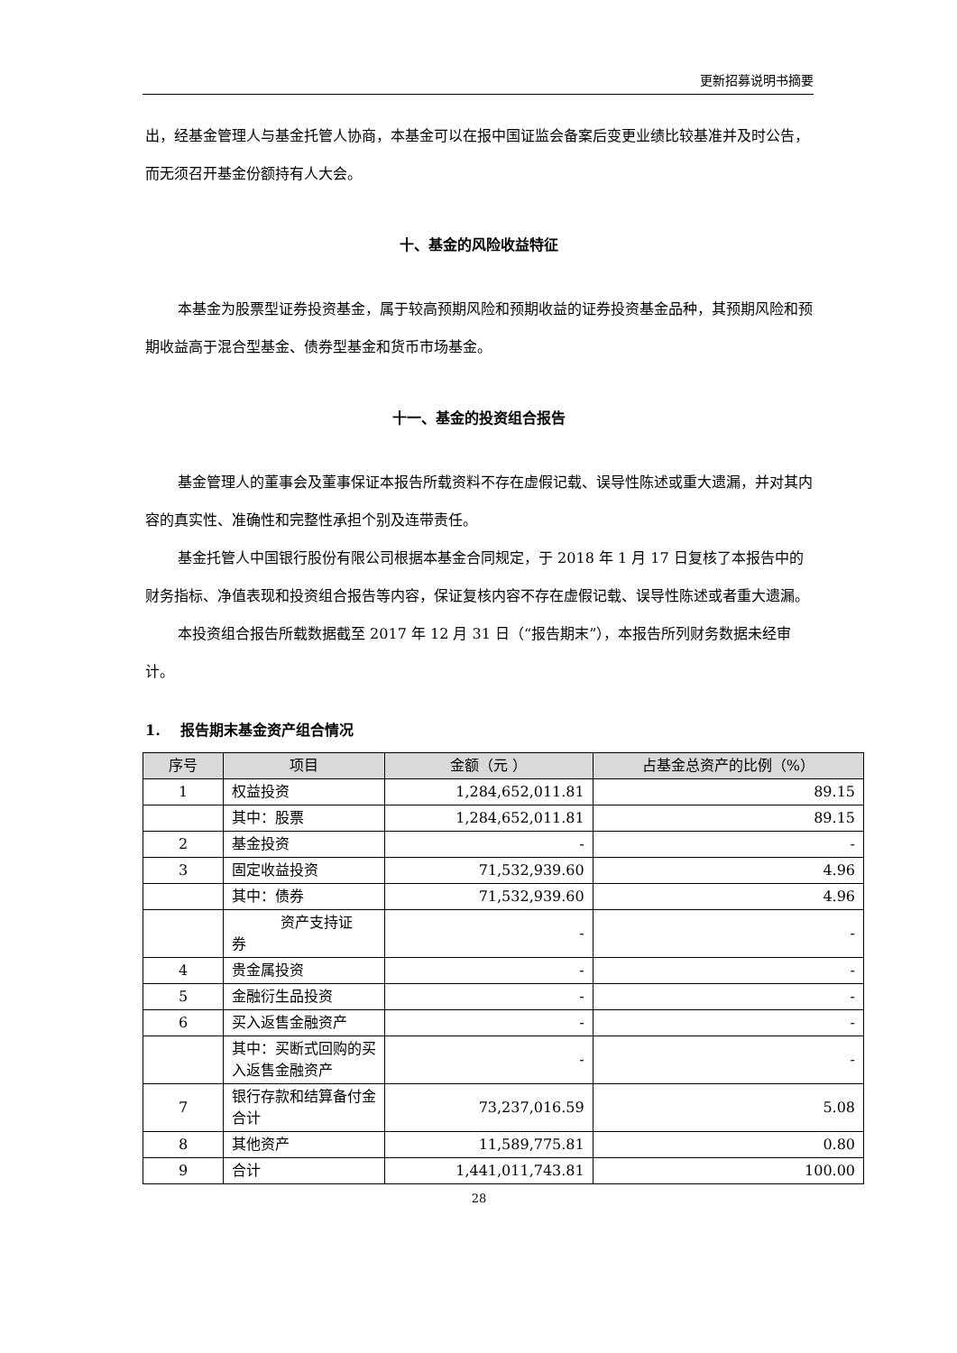更新招募说明书摘要
出，经基金管理人与基金托管人协商，本基金可以在报中国证监会备案后变更业绩比较基准并及时公告，而无须召开基金份额持有人大会。
十、基金的风险收益特征
本基金为股票型证券投资基金，属于较高预期风险和预期收益的证券投资基金品种，其预期风险和预期收益高于混合型基金、债券型基金和货币市场基金。
十一、基金的投资组合报告
基金管理人的董事会及董事保证本报告所载资料不存在虚假记载、误导性陈述或重大遗漏，并对其内容的真实性、准确性和完整性承担个别及连带责任。
基金托管人中国银行股份有限公司根据本基金合同规定，于 2018 年 1 月 17 日复核了本报告中的财务指标、净值表现和投资组合报告等内容，保证复核内容不存在虚假记载、误导性陈述或者重大遗漏。
本投资组合报告所载数据截至 2017 年 12 月 31 日（“报告期末”），本报告所列财务数据未经审计。
1. 报告期末基金资产组合情况
| 序号 | 项目 | 金额（元 ） | 占基金总资产的比例（%） |
| --- | --- | --- | --- |
| 1 | 权益投资 | 1,284,652,011.81 | 89.15 |
| | 其中：股票 | 1,284,652,011.81 | 89.15 |
| 2 | 基金投资 | - | - |
| 3 | 固定收益投资 | 71,532,939.60 | 4.96 |
| | 其中：债券 | 71,532,939.60 | 4.96 |
| | 资产支持证 券 | - | - |
| 4 | 贵金属投资 | - | - |
| 5 | 金融衍生品投资 | - | - |
| 6 | 买入返售金融资产 | - | - |
| | 其中：买断式回购的买入返售金融资产 | - | - |
| 7 | 银行存款和结算备付金合计 | 73,237,016.59 | 5.08 |
| 8 | 其他资产 | 11,589,775.81 | 0.80 |
| 9 | 合计 | 1,441,011,743.81 | 100.00 |
28